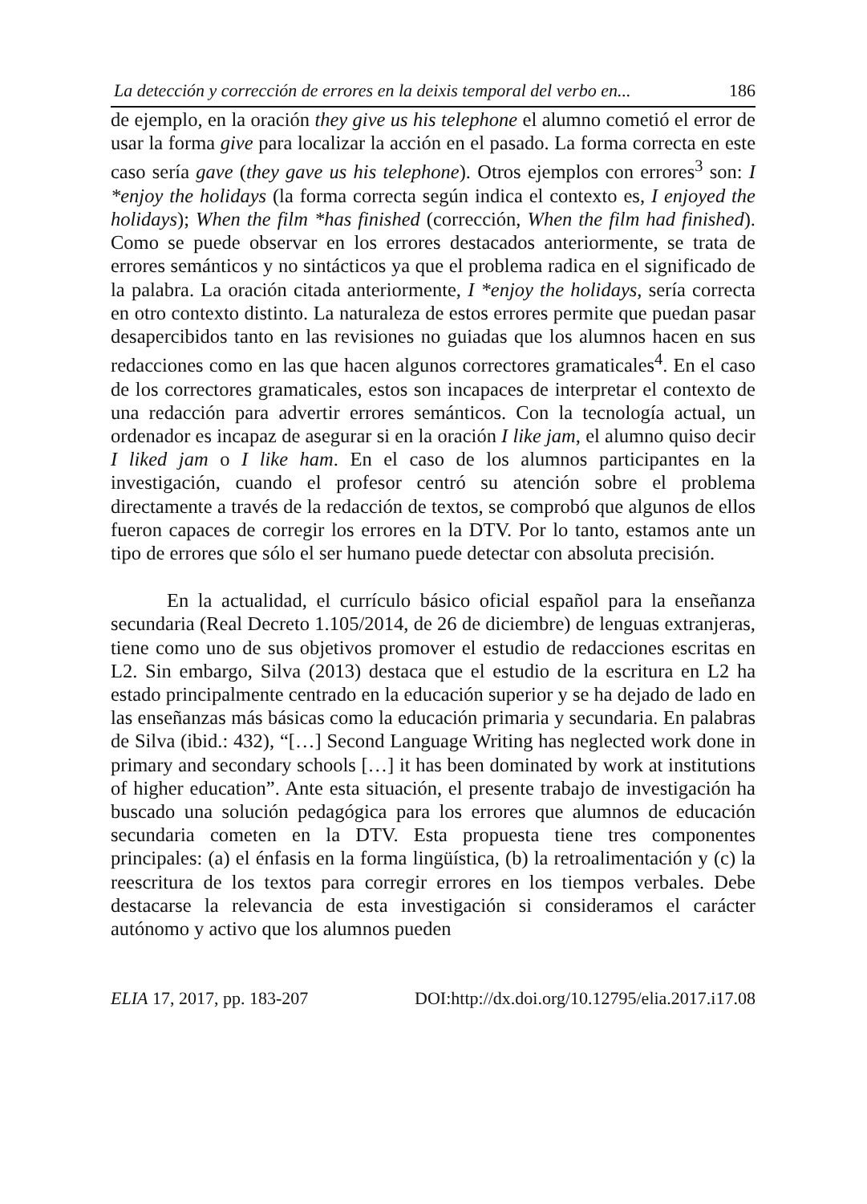La detección y corrección de errores en la deixis temporal del verbo en... 186
de ejemplo, en la oración they give us his telephone el alumno cometió el error de usar la forma give para localizar la acción en el pasado. La forma correcta en este caso sería gave (they gave us his telephone). Otros ejemplos con errores<sup>3</sup> son: I *enjoy the holidays (la forma correcta según indica el contexto es, I enjoyed the holidays); When the film *has finished (corrección, When the film had finished). Como se puede observar en los errores destacados anteriormente, se trata de errores semánticos y no sintácticos ya que el problema radica en el significado de la palabra. La oración citada anteriormente, I *enjoy the holidays, sería correcta en otro contexto distinto. La naturaleza de estos errores permite que puedan pasar desapercibidos tanto en las revisiones no guiadas que los alumnos hacen en sus redacciones como en las que hacen algunos correctores gramaticales<sup>4</sup>. En el caso de los correctores gramaticales, estos son incapaces de interpretar el contexto de una redacción para advertir errores semánticos. Con la tecnología actual, un ordenador es incapaz de asegurar si en la oración I like jam, el alumno quiso decir I liked jam o I like ham. En el caso de los alumnos participantes en la investigación, cuando el profesor centró su atención sobre el problema directamente a través de la redacción de textos, se comprobó que algunos de ellos fueron capaces de corregir los errores en la DTV. Por lo tanto, estamos ante un tipo de errores que sólo el ser humano puede detectar con absoluta precisión.
En la actualidad, el currículo básico oficial español para la enseñanza secundaria (Real Decreto 1.105/2014, de 26 de diciembre) de lenguas extranjeras, tiene como uno de sus objetivos promover el estudio de redacciones escritas en L2. Sin embargo, Silva (2013) destaca que el estudio de la escritura en L2 ha estado principalmente centrado en la educación superior y se ha dejado de lado en las enseñanzas más básicas como la educación primaria y secundaria. En palabras de Silva (ibid.: 432), “[…] Second Language Writing has neglected work done in primary and secondary schools […] it has been dominated by work at institutions of higher education”. Ante esta situación, el presente trabajo de investigación ha buscado una solución pedagógica para los errores que alumnos de educación secundaria cometen en la DTV. Esta propuesta tiene tres componentes principales: (a) el énfasis en la forma lingüística, (b) la retroalimentación y (c) la reescritura de los textos para corregir errores en los tiempos verbales. Debe destacarse la relevancia de esta investigación si consideramos el carácter autónomo y activo que los alumnos pueden
ELIA 17, 2017, pp. 183-207 DOI:http://dx.doi.org/10.12795/elia.2017.i17.08